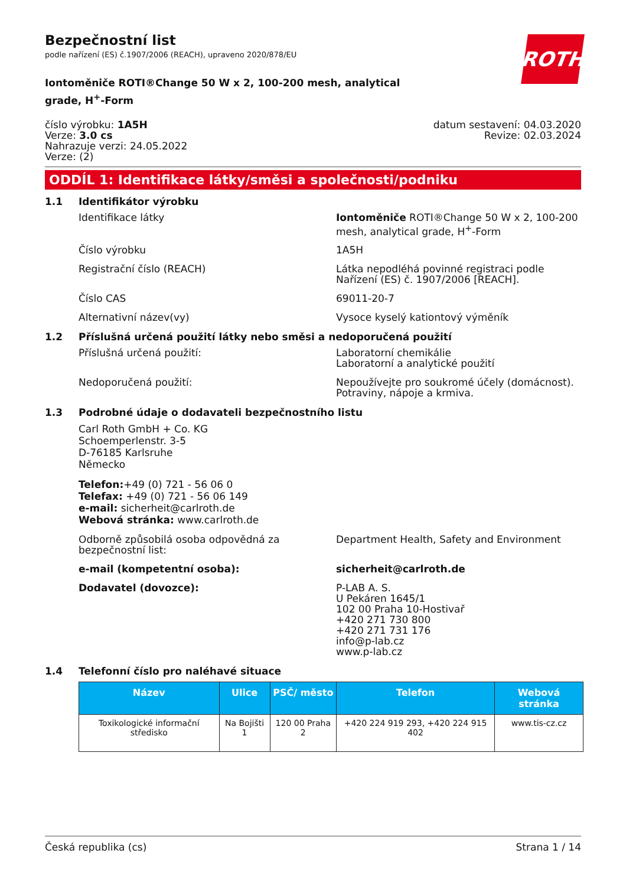ROTH
Bezpečnostní list
podle nařízení (ES) č.1907/2006 (REACH), upraveno 2020/878/EU
Iontoměniče ROTI®Change 50 W x 2, 100-200 mesh, analytical grade, H<sup>+</sup>-Form
číslo výrobku: 1A5H
Verze: 3.0 cs
Nahrazuje verzi: 24.05.2022
Verze: (2)
datum sestavení: 04.03.2020
Revize: 02.03.2024
ODDÍL 1: Identifikace látky/směsi a společnosti/podniku
1.1 Identifikátor výrobku
Identifikace látky Iontoměniče ROTI®Change 50 W x 2, 100-200 mesh, analytical grade, H<sup>+</sup>-Form
Číslo výrobku 1A5H
Registrační číslo (REACH) Látka nepodléhá povinné registraci podle Nařízení (ES) č. 1907/2006 [REACH].
Číslo CAS 69011-20-7
Alternativní název(vy) Vysoce kyselý kationtový výměník
1.2 Příslušná určená použití látky nebo směsi a nedoporučená použití
Příslušná určená použití: Laboratorní chemikálie
Laboratorní a analytické použití
Nedoporučená použití: Nepoužívejte pro soukromé účely (domácnost).
Potraviny, nápoje a krmiva.
1.3 Podrobné údaje o dodavateli bezpečnostního listu
Carl Roth GmbH + Co. KG
Schoemperlenstr. 3-5
D-76185 Karlsruhe
Německo
Telefon:+49 (0) 721 - 56 06 0
Telefax: +49 (0) 721 - 56 06 149
e-mail: sicherheit@carlroth.de
Webová stránka: www.carlroth.de
Odborně způsobilá osoba odpovědná za bezpečnostní list:
Department Health, Safety and Environment
e-mail (kompetentní osoba): sicherheit@carlroth.de
Dodavatel (dovozce): P-LAB A. S.
U Pekáren 1645/1
102 00 Praha 10-Hostivař
+420 271 730 800
+420 271 731 176
info@p-lab.cz
www.p-lab.cz
1.4 Telefonní číslo pro naléhavé situace
| Název | Ulice | PSČ/ město | Telefon | Webová stránka |
| --- | --- | --- | --- | --- |
| Toxikologické informační středisko | Na Bojišti 1 | 120 00 Praha 2 | +420 224 919 293, +420 224 915 402 | www.tis-cz.cz |
Česká republika (cs) Strana 1 / 14